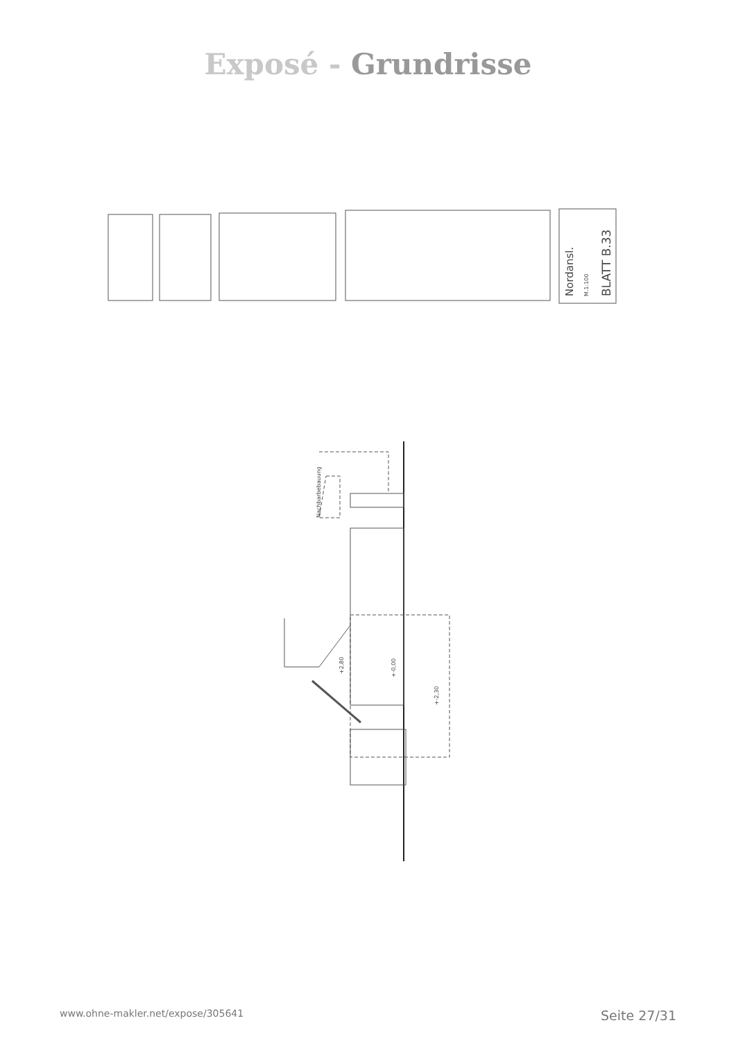Exposé - Grundrisse
Nordansl.
M.1:100
BLATT B.33
Nachbarbebauung
+2,80
+-0,00
+-2,30
www.ohne-makler.net/expose/305641 Seite 27/31